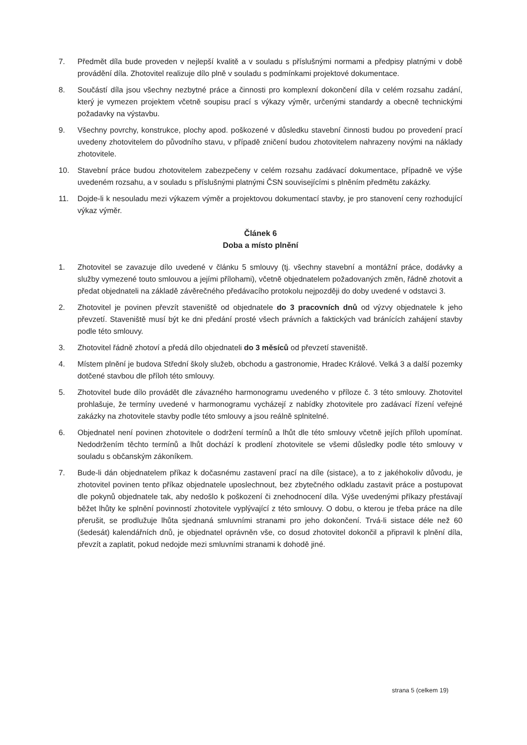7. Předmět díla bude proveden v nejlepší kvalitě a v souladu s příslušnými normami a předpisy platnými v době provádění díla. Zhotovitel realizuje dílo plně v souladu s podmínkami projektové dokumentace.
8. Součástí díla jsou všechny nezbytné práce a činnosti pro komplexní dokončení díla v celém rozsahu zadání, který je vymezen projektem včetně soupisu prací s výkazy výměr, určenými standardy a obecně technickými požadavky na výstavbu.
9. Všechny povrchy, konstrukce, plochy apod. poškozené v důsledku stavební činnosti budou po provedení prací uvedeny zhotovitelem do původního stavu, v případě zničení budou zhotovitelem nahrazeny novými na náklady zhotovitele.
10. Stavební práce budou zhotovitelem zabezpečeny v celém rozsahu zadávací dokumentace, případně ve výše uvedeném rozsahu, a v souladu s příslušnými platnými ČSN souvisejícími s plněním předmětu zakázky.
11. Dojde-li k nesouladu mezi výkazem výměr a projektovou dokumentací stavby, je pro stanovení ceny rozhodující výkaz výměr.
Článek 6
Doba a místo plnění
1. Zhotovitel se zavazuje dílo uvedené v článku 5 smlouvy (tj. všechny stavební a montážní práce, dodávky a služby vymezené touto smlouvou a jejími přílohami), včetně objednatelem požadovaných změn, řádně zhotovit a předat objednateli na základě závěrečného předávacího protokolu nejpozději do doby uvedené v odstavci 3.
2. Zhotovitel je povinen převzít staveniště od objednatele do 3 pracovních dnů od výzvy objednatele k jeho převzetí. Staveniště musí být ke dni předání prosté všech právních a faktických vad bránících zahájení stavby podle této smlouvy.
3. Zhotovitel řádně zhotoví a předá dílo objednateli do 3 měsíců od převzetí staveniště.
4. Místem plnění je budova Střední školy služeb, obchodu a gastronomie, Hradec Králové. Velká 3 a další pozemky dotčené stavbou dle příloh této smlouvy.
5. Zhotovitel bude dílo provádět dle závazného harmonogramu uvedeného v příloze č. 3 této smlouvy. Zhotovitel prohlašuje, že termíny uvedené v harmonogramu vycházejí z nabídky zhotovitele pro zadávací řízení veřejné zakázky na zhotovitele stavby podle této smlouvy a jsou reálně splnitelné.
6. Objednatel není povinen zhotovitele o dodržení termínů a lhůt dle této smlouvy včetně jejích příloh upomínat. Nedodržením těchto termínů a lhůt dochází k prodlení zhotovitele se všemi důsledky podle této smlouvy v souladu s občanským zákoníkem.
7. Bude-li dán objednatelem příkaz k dočasnému zastavení prací na díle (sistace), a to z jakéhokoliv důvodu, je zhotovitel povinen tento příkaz objednatele uposlechnout, bez zbytečného odkladu zastavit práce a postupovat dle pokynů objednatele tak, aby nedošlo k poškození či znehodnocení díla. Výše uvedenými příkazy přestávají běžet lhůty ke splnění povinností zhotovitele vyplývající z této smlouvy. O dobu, o kterou je třeba práce na díle přerušit, se prodlužuje lhůta sjednaná smluvními stranami pro jeho dokončení. Trvá-li sistace déle než 60 (šedesát) kalendářních dnů, je objednatel oprávněn vše, co dosud zhotovitel dokončil a připravil k plnění díla, převzít a zaplatit, pokud nedojde mezi smluvními stranami k dohodě jiné.
strana 5 (celkem 19)